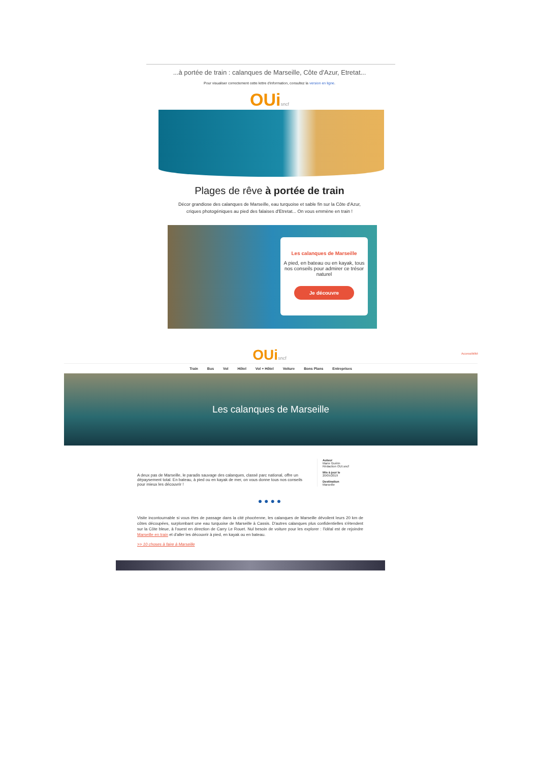...à portée de train : calanques de Marseille, Côte d'Azur, Etretat...
Pour visualiser correctement cette lettre d'information, consultez la version en ligne.
OUisncf
Plages de rêve à portée de train
Décor grandiose des calanques de Marseille, eau turquoise et sable fin sur la Côte d'Azur,
criques photogéniques au pied des falaises d'Etretat... On vous emmène en train !
Les calanques de Marseille
A pied, en bateau ou en kayak, tous nos conseils pour admirer ce trésor naturel
Je découvre
Accessibilité
OUisncf
Train Bus Vol Hôtel Vol + Hôtel Voiture Bons Plans Entreprises
Les calanques de Marseille
A deux pas de Marseille, le paradis sauvage des calanques, classé parc national, offre un dépaysement total. En bateau, à pied ou en kayak de mer, on vous donne tous nos conseils pour mieux les découvrir !
Auteur
Marie Guérin
Rédaction OUI.sncf
Mis à jour le
20/05/2019
Destination
Marseille
● ● ● ●
Visite incontournable si vous êtes de passage dans la cité phocéenne, les calanques de Marseille dévoilent leurs 20 km de côtes découpées, surplombant une eau turquoise de Marseille à Cassis. D'autres calanques plus confidentielles s'étendent sur la Côte bleue, à l'ouest en direction de Carry Le Rouet. Nul besoin de voiture pour les explorer : l'idéal est de rejoindre Marseille en train et d'aller les découvrir à pied, en kayak ou en bateau.
>> 10 choses à faire à Marseille